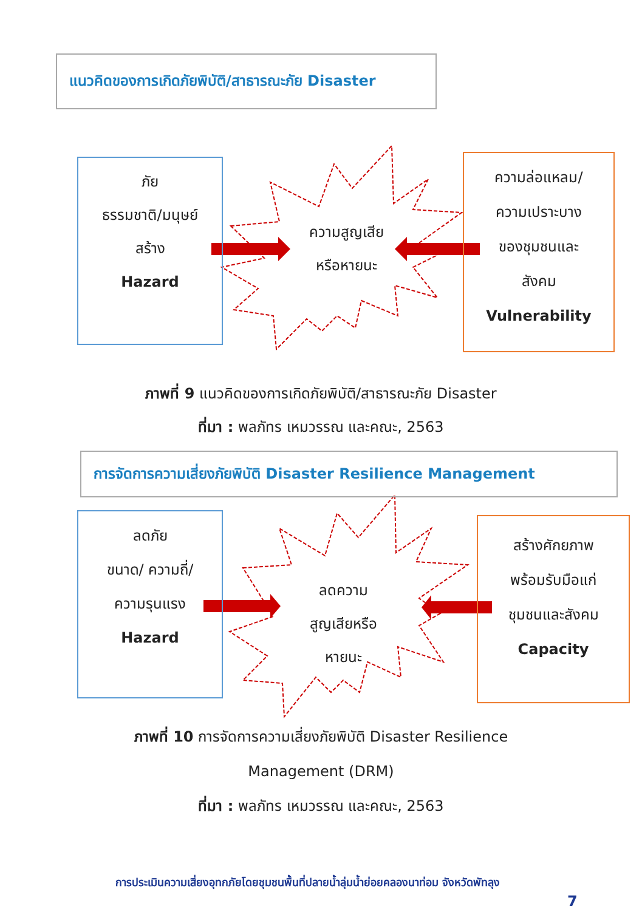แนวคิดของการเกิดภัยพิบัติ/สาธารณะภัย Disaster
ภัย
ธรรมชาติ/มนุษย์
สร้าง
Hazard
ความสูญเสีย
หรือหายนะ
ความล่อแหลม/
ความเปราะบาง
ของชุมชนและ
สังคม
Vulnerability
ภาพที่ 9 แนวคิดของการเกิดภัยพิบัติ/สาธารณะภัย Disaster
ที่มา : พลภัทร เหมวรรณ และคณะ, 2563
การจัดการความเสี่ยงภัยพิบัติ Disaster Resilience Management
ลดภัย
ขนาด/ ความถี่/
ความรุนแรง
Hazard
ลดความ
สูญเสียหรือ
หายนะ
สร้างศักยภาพ
พร้อมรับมือแก่
ชุมชนและสังคม
Capacity
ภาพที่ 10 การจัดการความเสี่ยงภัยพิบัติ Disaster Resilience
Management (DRM)
ที่มา : พลภัทร เหมวรรณ และคณะ, 2563
การประเมินความเสี่ยงอุทกภัยโดยชุมชนพื้นที่ปลายน้ำลุ่มน้ำย่อยคลองนาท่อม จังหวัดพัทลุง
7